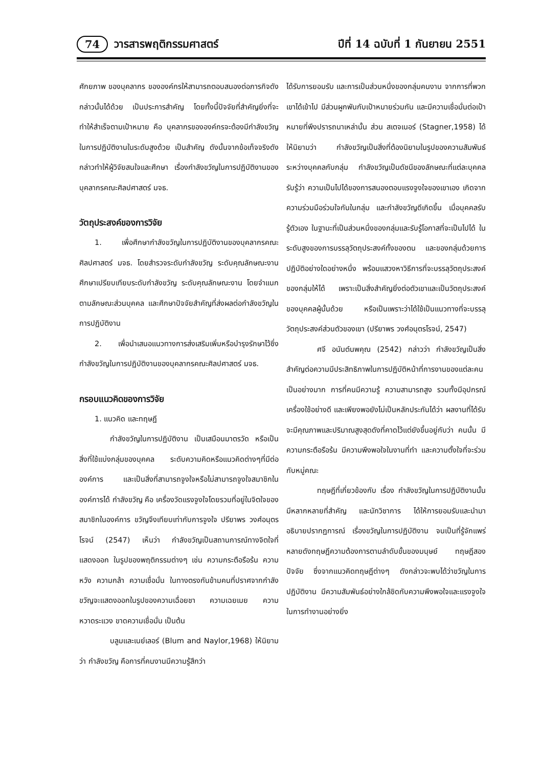74 วารสารพฤติกรรมศาสตร์ ปีที่ 14 ฉบับที่ 1 กันยายน 2551
ศักยภาพ ของบุคลากร ขององค์กรให้สามารถตอบสนองต่อภารกิจดังกล่าวนั้นได้ด้วย เป็นประการสำคัญ โดยทั้งนี้ปัจจัยที่สำคัญยิ่งที่จะทำให้สำเร็จตามเป้าหมาย คือ บุคลากรขององค์กรจะต้องมีกำลังขวัญในการปฏิบัติงานในระดับสูงด้วย เป็นสำคัญ ดังนั้นจากข้อเท็จจริงดังกล่าวทำให้ผู้วิจัยสนใจและศึกษา เรื่องกำลังขวัญในการปฏิบัติงานของบุคลากรคณะศิลปศาสตร์ มจธ.
วัตถุประสงค์ของการวิจัย
1. เพื่อศึกษากำลังขวัญในการปฏิบัติงานของบุคลากรคณะศิลปศาสตร์ มจธ. โดยสำรวจระดับกำลังขวัญ ระดับคุณลักษณะงาน ศึกษาเปรียบเทียบระดับกำลังขวัญ ระดับคุณลักษณะงาน โดยจำแนกตามลักษณะส่วนบุคคล และศึกษาปัจจัยสำคัญที่ส่งผลต่อกำลังขวัญในการปฏิบัติงาน
2. เพื่อนำเสนอแนวทางการส่งเสริมเพิ่มหรือบำรุงรักษาไว้ซึ่งกำลังขวัญในการปฏิบัติงานของบุคลากรคณะศิลปศาสตร์ มจธ.
กรอบแนวคิดของการวิจัย
1. แนวคิด และทฤษฎี
กำลังขวัญในการปฏิบัติงาน เป็นเสมือนมาตรวัด หรือเป็นสิ่งที่ใช้แบ่งกลุ่มของบุคคล ระดับความคิดหรือแนวคิดต่างๆที่มีต่อองค์การ และเป็นสิ่งที่สามารถจูงใจหรือไม่สามารถจูงใจสมาชิกในองค์การได้ กำลังขวัญ คือ เครื่องวัดแรงจูงใจโดยรวมที่อยู่ในจิตใจของสมาชิกในองค์การ ขวัญจึงเทียบเท่ากับการจูงใจ ปรียาพร วงศ์อนุตรโรจน์ (2547) เห็นว่า กำลังขวัญเป็นสถานการณ์ทางจิตใจที่แสดงออก ในรูปของพฤติกรรมต่างๆ เช่น ความกระตือรือร้น ความหวัง ความกล้า ความเชื่อมั่น ในทางตรงกันข้ามคนที่ปราศจากกำลังขวัญจะแสดงออกในรูปของความเฉื่อยชา ความเฉยเมย ความหวาดระแวง ขาดความเชื่อมั่น เป็นต้น
บลูมและเนย์เลอร์ (Blum and Naylor,1968) ให้นิยามว่า กำลังขวัญ คือการที่คนงานมีความรู้สึกว่า
ได้รับการยอมรับ และการเป็นส่วนหนึ่งของกลุ่มคนงาน จากการที่พวกเขาได้เข้าไป มีส่วนผูกพันกับเป้าหมายร่วมกัน และมีความเชื่อมั่นต่อเป้าหมายที่พึงปรารถนาเหล่านั้น ส่วน สเตจเนอร์ (Stagner,1958) ได้ให้นิยามว่า กำลังขวัญเป็นสิ่งที่ต้องนิยามในรูปของความสัมพันธ์ระหว่างบุคคลกับกลุ่ม กำลังขวัญเป็นดัชนีของลักษณะที่แต่ละบุคคลรับรู้ว่า ความเป็นไปได้ของการสนองตอบแรงจูงใจของเขาเอง เกิดจากความร่วมมือร่วมใจกันในกลุ่ม และกำลังขวัญดีเกิดขึ้น เมื่อบุคคลรับรู้ตัวเอง ในฐานะที่เป็นส่วนหนึ่งของกลุ่มและรับรู้โอกาสที่จะเป็นไปได้ ในระดับสูงของการบรรลุวัตถุประสงค์ทั้งของตน และของกลุ่มด้วยการปฏิบัติอย่างใดอย่างหนึ่ง พร้อมแสวงหาวิธีการที่จะบรรลุวัตถุประสงค์ของกลุ่มให้ได้ เพราะเป็นสิ่งสำคัญยิ่งต่อตัวเขาและเป็นวัตถุประสงค์ของบุคคลผู้นั้นด้วย หรือเป็นเพราะว่าได้ใช้เป็นแนวทางที่จะบรรลุวัตถุประสงค์ส่วนตัวของเขา (ปรียาพร วงศ์อนุตรโรจน์, 2547)
ศจี อนันต์นพคุณ (2542) กล่าวว่า กำลังขวัญเป็นสิ่งสำคัญต่อความมีประสิทธิภาพในการปฏิบัติหน้าที่การงานของแต่ละคนเป็นอย่างมาก การที่คนมีความรู้ ความสามารถสูง รวมทั้งมีอุปกรณ์เครื่องใช้อย่างดี และเพียงพอยังไม่เป็นหลักประกันได้ว่า ผลงานที่ได้รับจะมีคุณภาพและปริมาณสูงสุดดังที่คาดไว้แต่ยังขึ้นอยู่กับว่า คนนั้น มีความกระตือรือร้น มีความพึงพอใจในงานที่ทำ และความตั้งใจที่จะร่วมกับหมู่คณะ
ทฤษฎีที่เกี่ยวข้องกับ เรื่อง กำลังขวัญในการปฏิบัติงานนั้นมีหลากหลายที่สำคัญ และนักวิชาการ ได้ให้การยอมรับและนำมาอธิบายปรากฏการณ์ เรื่องขวัญในการปฏิบัติงาน จนเป็นที่รู้จักแพร่หลายดังทฤษฎีความต้องการตามลำดับขั้นของมนุษย์ ทฤษฎีสองปัจจัย ซึ่งจากแนวคิดทฤษฎีต่างๆ ดังกล่าวจะพบได้ว่าขวัญในการปฏิบัติงาน มีความสัมพันธ์อย่างใกล้ชิดกับความพึงพอใจและแรงจูงใจในการทำงานอย่างยิ่ง